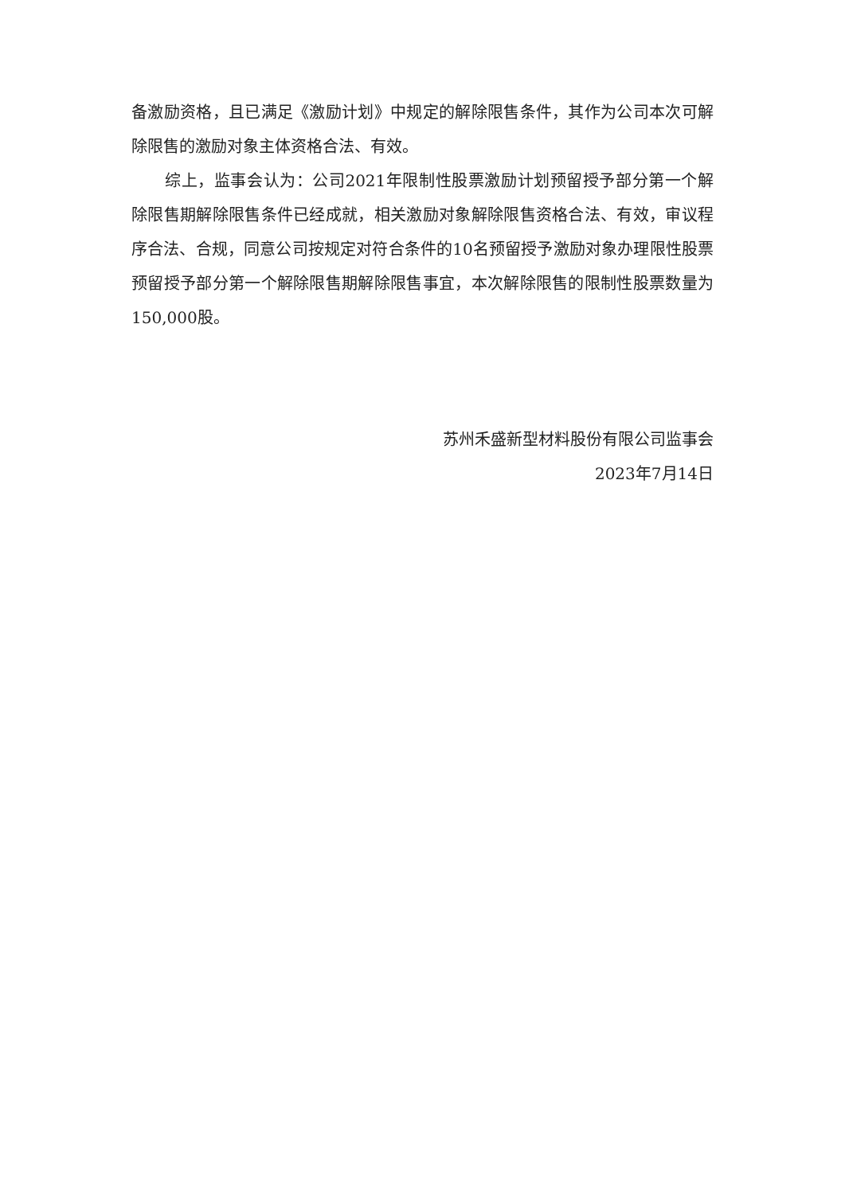备激励资格，且已满足《激励计划》中规定的解除限售条件，其作为公司本次可解除限售的激励对象主体资格合法、有效。
综上，监事会认为：公司2021年限制性股票激励计划预留授予部分第一个解除限售期解除限售条件已经成就，相关激励对象解除限售资格合法、有效，审议程序合法、合规，同意公司按规定对符合条件的10名预留授予激励对象办理限性股票预留授予部分第一个解除限售期解除限售事宜，本次解除限售的限制性股票数量为150,000股。
苏州禾盛新型材料股份有限公司监事会
2023年7月14日